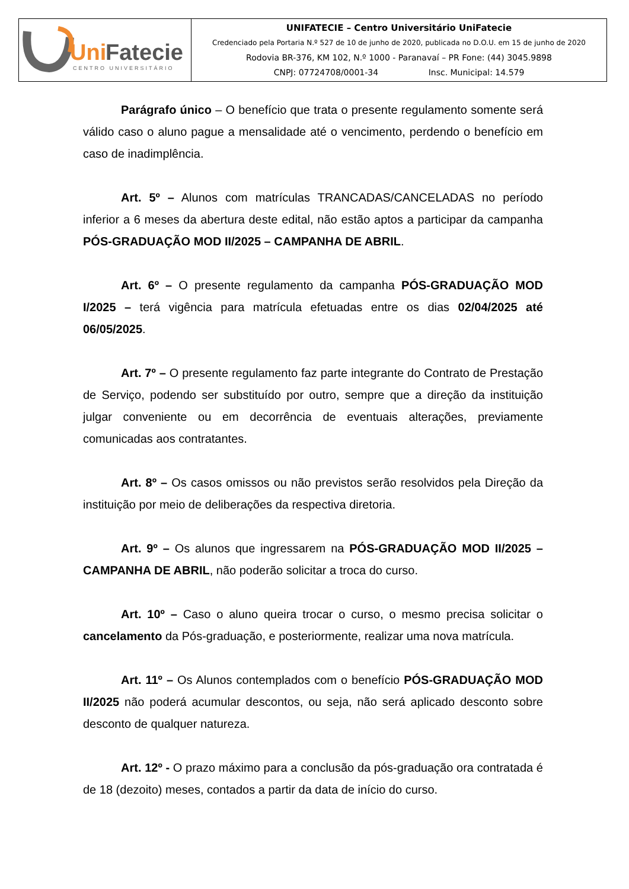| Uni Fatecie CENTRO UNIVERSITÁRIO | UNIFATECIE – Centro Universitário UniFatecie Credenciado pela Portaria N.º 527 de 10 de junho de 2020, publicada no D.O.U. em 15 de junho de 2020 Rodovia BR-376, KM 102, N.º 1000 - Paranavaí – PR Fone: (44) 3045.9898 CNPJ: 07724708/0001-34 Insc. Municipal: 14.579 |
Parágrafo único – O benefício que trata o presente regulamento somente será válido caso o aluno pague a mensalidade até o vencimento, perdendo o benefício em caso de inadimplência.
Art. 5º – Alunos com matrículas TRANCADAS/CANCELADAS no período inferior a 6 meses da abertura deste edital, não estão aptos a participar da campanha PÓS-GRADUAÇÃO MOD II/2025 – CAMPANHA DE ABRIL.
Art. 6º – O presente regulamento da campanha PÓS-GRADUAÇÃO MOD I/2025 – terá vigência para matrícula efetuadas entre os dias 02/04/2025 até 06/05/2025.
Art. 7º – O presente regulamento faz parte integrante do Contrato de Prestação de Serviço, podendo ser substituído por outro, sempre que a direção da instituição julgar conveniente ou em decorrência de eventuais alterações, previamente comunicadas aos contratantes.
Art. 8º – Os casos omissos ou não previstos serão resolvidos pela Direção da instituição por meio de deliberações da respectiva diretoria.
Art. 9º – Os alunos que ingressarem na PÓS-GRADUAÇÃO MOD II/2025 – CAMPANHA DE ABRIL, não poderão solicitar a troca do curso.
Art. 10º – Caso o aluno queira trocar o curso, o mesmo precisa solicitar o cancelamento da Pós-graduação, e posteriormente, realizar uma nova matrícula.
Art. 11º – Os Alunos contemplados com o benefício PÓS-GRADUAÇÃO MOD II/2025 não poderá acumular descontos, ou seja, não será aplicado desconto sobre desconto de qualquer natureza.
Art. 12º - O prazo máximo para a conclusão da pós-graduação ora contratada é de 18 (dezoito) meses, contados a partir da data de início do curso.